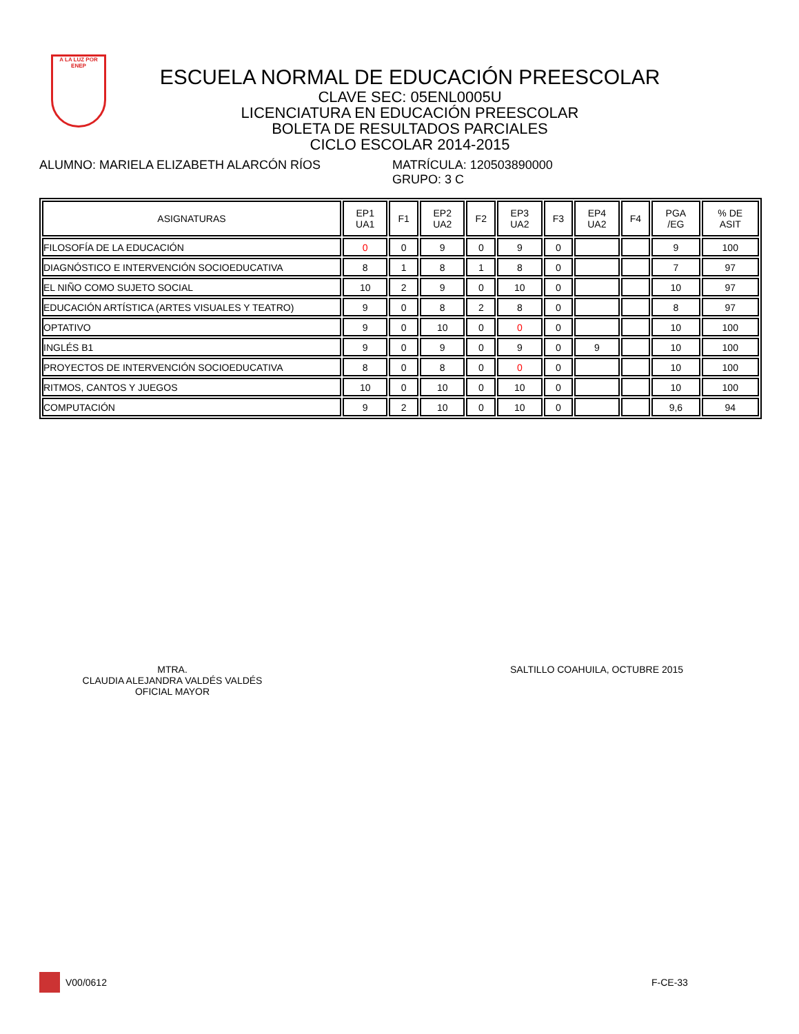A LA LUZ POR
ENEP
ESCUELA NORMAL DE EDUCACIÓN PREESCOLAR
CLAVE SEC: 05ENL0005U
LICENCIATURA EN EDUCACIÓN PREESCOLAR
BOLETA DE RESULTADOS PARCIALES
CICLO ESCOLAR 2014-2015
ALUMNO: MARIELA ELIZABETH ALARCÓN RÍOS MATRÍCULA: 120503890000
GRUPO: 3 C
| ASIGNATURAS | EP1 UA1 | F1 | EP2 UA2 | F2 | EP3 UA2 | F3 | EP4 UA2 | F4 | PGA /EG | % DE ASIT |
| --- | --- | --- | --- | --- | --- | --- | --- | --- | --- | --- |
| FILOSOFÍA DE LA EDUCACIÓN | 0 | 0 | 9 | 0 | 9 | 0 | | | 9 | 100 |
| DIAGNÓSTICO E INTERVENCIÓN SOCIOEDUCATIVA | 8 | 1 | 8 | 1 | 8 | 0 | | | 7 | 97 |
| EL NIÑO COMO SUJETO SOCIAL | 10 | 2 | 9 | 0 | 10 | 0 | | | 10 | 97 |
| EDUCACIÓN ARTÍSTICA (ARTES VISUALES Y TEATRO) | 9 | 0 | 8 | 2 | 8 | 0 | | | 8 | 97 |
| OPTATIVO | 9 | 0 | 10 | 0 | 0 | 0 | | | 10 | 100 |
| INGLÉS B1 | 9 | 0 | 9 | 0 | 9 | 0 | 9 | | 10 | 100 |
| PROYECTOS DE INTERVENCIÓN SOCIOEDUCATIVA | 8 | 0 | 8 | 0 | 0 | 0 | | | 10 | 100 |
| RITMOS, CANTOS Y JUEGOS | 10 | 0 | 10 | 0 | 10 | 0 | | | 10 | 100 |
| COMPUTACIÓN | 9 | 2 | 10 | 0 | 10 | 0 | | | 9,6 | 94 |
MTRA.
CLAUDIA ALEJANDRA VALDÉS VALDÉS
OFICIAL MAYOR
SALTILLO COAHUILA, OCTUBRE 2015
V00/0612 F-CE-33